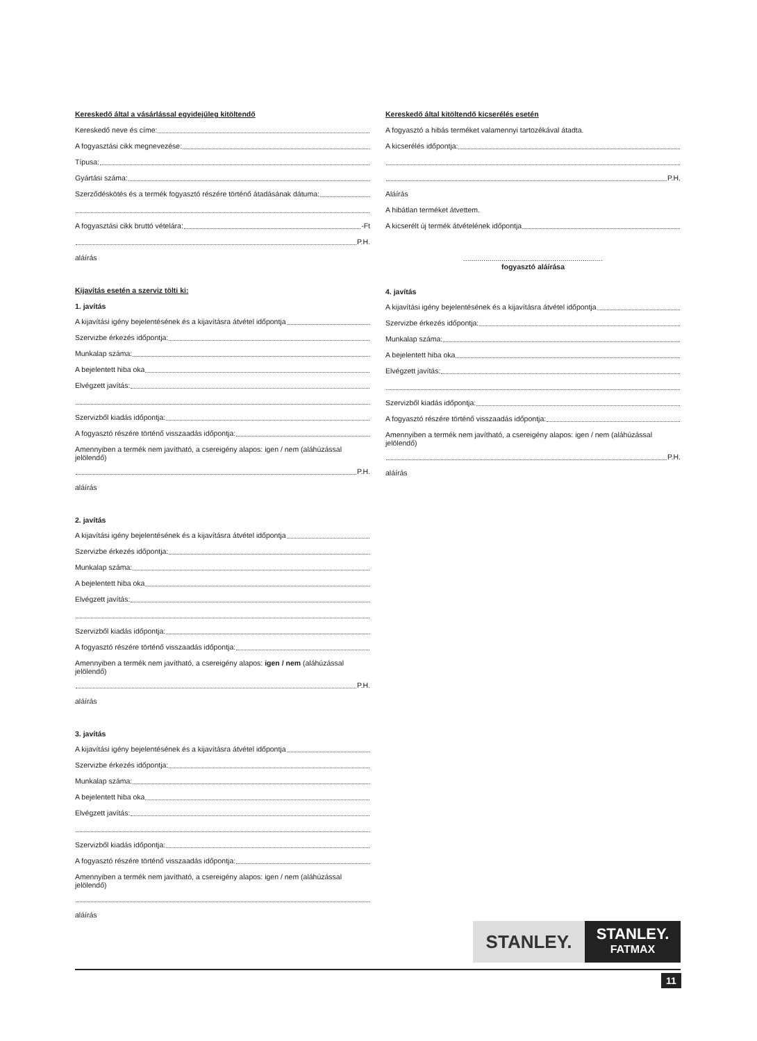Kereskedő által a vásárlással egyidejűleg kitöltendő
Kereskedő neve és címe:
A fogyasztási cikk megnevezése:
Típusa:
Gyártási száma:
Szerződéskötés és a termék fogyasztó részére történő átadásának dátuma:
A fogyasztási cikk bruttó vételára: -Ft
P.H.
aláírás
Kijavítás esetén a szerviz tölti ki:
1. javítás
A kijavítási igény bejelentésének és a kijavításra átvétel időpontja
Szervizbe érkezés időpontja:
Munkalap száma:
A bejelentett hiba oka
Elvégzett javítás:
Szervizből kiadás időpontja:
A fogyasztó részére történő visszaadás időpontja:
Amennyiben a termék nem javítható, a csereigény alapos: igen / nem (aláhúzással jelölendő)
P.H.
aláírás
2. javítás
A kijavítási igény bejelentésének és a kijavításra átvétel időpontja
Szervizbe érkezés időpontja:
Munkalap száma:
A bejelentett hiba oka
Elvégzett javítás:
Szervizből kiadás időpontja:
A fogyasztó részére történő visszaadás időpontja:
Amennyiben a termék nem javítható, a csereigény alapos: igen / nem (aláhúzással jelölendő)
P.H.
aláírás
3. javítás
A kijavítási igény bejelentésének és a kijavításra átvétel időpontja
Szervizbe érkezés időpontja:
Munkalap száma:
A bejelentett hiba oka
Elvégzett javítás:
Szervizből kiadás időpontja:
A fogyasztó részére történő visszaadás időpontja:
Amennyiben a termék nem javítható, a csereigény alapos: igen / nem (aláhúzással jelölendő)
aláírás
Kereskedő által kitöltendő kicserélés esetén
A fogyasztó a hibás terméket valamennyi tartozékával átadta.
A kicserélés időpontja:
P.H.
Aláírás
A hibátlan terméket átvettem.
A kicserélt új termék átvételének időpontja
.....................................................................
fogyasztó aláírása
4. javítás
A kijavítási igény bejelentésének és a kijavításra átvétel időpontja
Szervizbe érkezés időpontja:
Munkalap száma:
A bejelentett hiba oka
Elvégzett javítás:
Szervizből kiadás időpontja:
A fogyasztó részére történő visszaadás időpontja:
Amennyiben a termék nem javítható, a csereigény alapos: igen / nem (aláhúzással jelölendő)
P.H.
aláírás
STANLEY.
STANLEY.
FATMAX
11